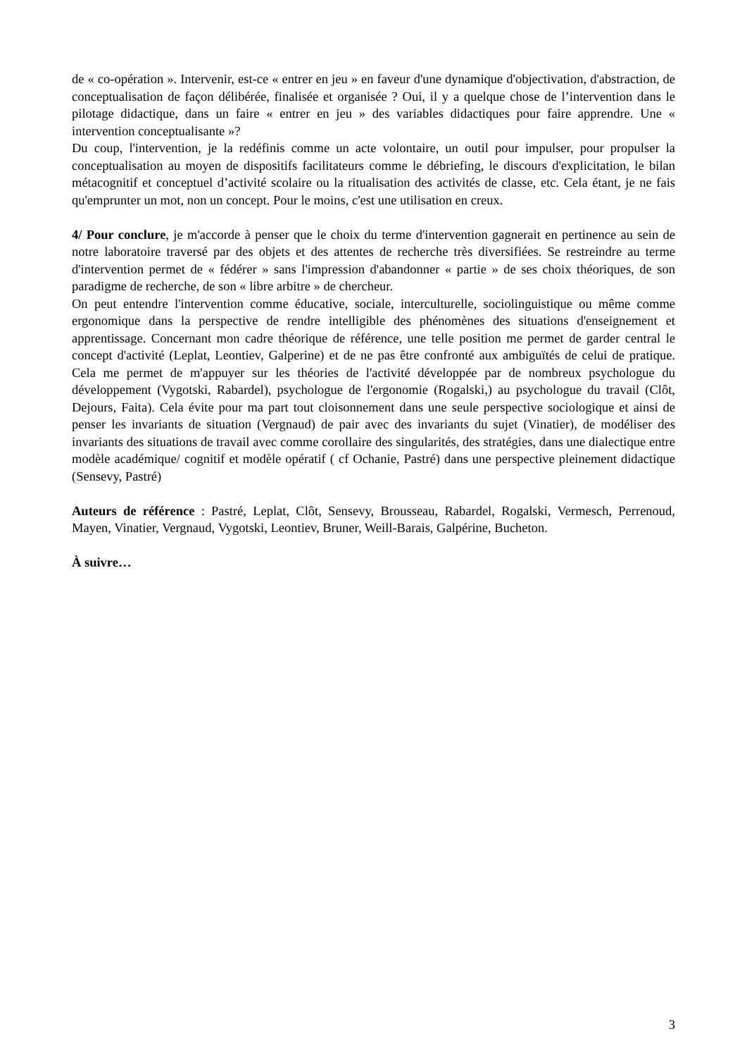de « co-opération ». Intervenir, est-ce « entrer en jeu » en faveur d'une dynamique d'objectivation, d'abstraction, de conceptualisation de façon délibérée, finalisée et organisée ? Oui, il y a quelque chose de l’intervention dans le pilotage didactique, dans un faire « entrer en jeu » des variables didactiques pour faire apprendre. Une « intervention conceptualisante »?
Du coup, l'intervention, je la redéfinis comme un acte volontaire, un outil pour impulser, pour propulser la conceptualisation au moyen de dispositifs facilitateurs comme le débriefing, le discours d'explicitation, le bilan métacognitif et conceptuel d’activité scolaire ou la ritualisation des activités de classe, etc. Cela étant, je ne fais qu'emprunter un mot, non un concept. Pour le moins, c'est une utilisation en creux.
4/ Pour conclure, je m'accorde à penser que le choix du terme d'intervention gagnerait en pertinence au sein de notre laboratoire traversé par des objets et des attentes de recherche très diversifiées. Se restreindre au terme d'intervention permet de « fédérer » sans l'impression d'abandonner « partie » de ses choix théoriques, de son paradigme de recherche, de son « libre arbitre » de chercheur.
On peut entendre l'intervention comme éducative, sociale, interculturelle, sociolinguistique ou même comme ergonomique dans la perspective de rendre intelligible des phénomènes des situations d'enseignement et apprentissage. Concernant mon cadre théorique de référence, une telle position me permet de garder central le concept d'activité (Leplat, Leontiev, Galperine) et de ne pas être confronté aux ambiguïtés de celui de pratique. Cela me permet de m'appuyer sur les théories de l'activité développée par de nombreux psychologue du développement (Vygotski, Rabardel), psychologue de l'ergonomie (Rogalski,) au psychologue du travail (Clôt, Dejours, Faita). Cela évite pour ma part tout cloisonnement dans une seule perspective sociologique et ainsi de penser les invariants de situation (Vergnaud) de pair avec des invariants du sujet (Vinatier), de modéliser des invariants des situations de travail avec comme corollaire des singularités, des stratégies, dans une dialectique entre modèle académique/ cognitif et modèle opératif ( cf Ochanie, Pastré) dans une perspective pleinement didactique (Sensevy, Pastré)
Auteurs de référence : Pastré, Leplat, Clôt, Sensevy, Brousseau, Rabardel, Rogalski, Vermesch, Perrenoud, Mayen, Vinatier, Vergnaud, Vygotski, Leontiev, Bruner, Weill-Barais, Galpérine, Bucheton.
À suivre…
3